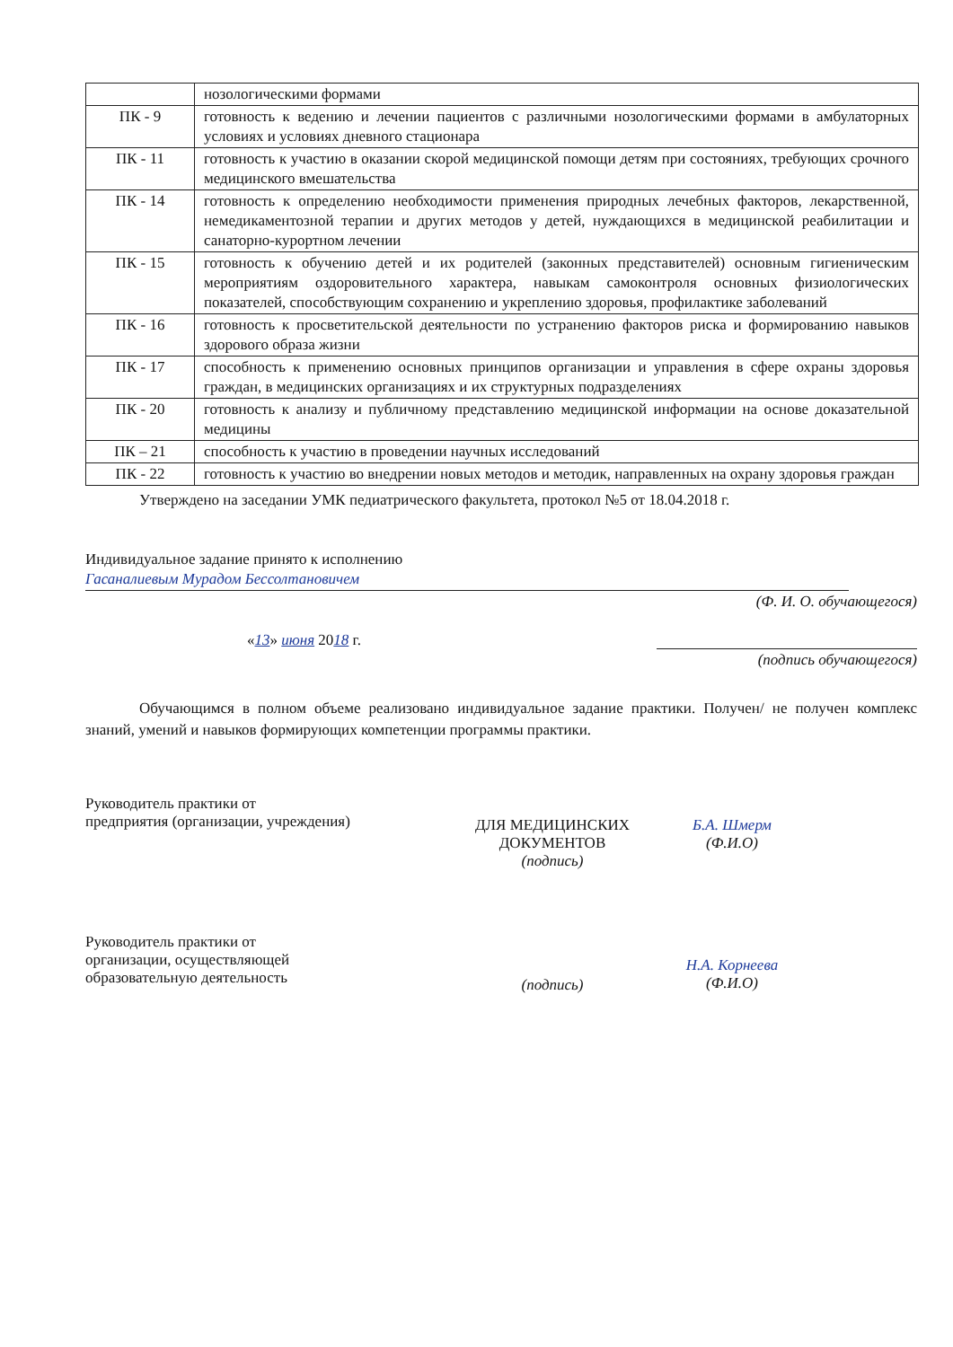| | нозологическими формами |
| ПК - 9 | готовность к ведению и лечении пациентов с различными нозологическими формами в амбулаторных условиях и условиях дневного стационара |
| ПК - 11 | готовность к участию в оказании скорой медицинской помощи детям при состояниях, требующих срочного медицинского вмешательства |
| ПК - 14 | готовность к определению необходимости применения природных лечебных факторов, лекарственной, немедикаментозной терапии и других методов у детей, нуждающихся в медицинской реабилитации и санаторно-курортном лечении |
| ПК - 15 | готовность к обучению детей и их родителей (законных представителей) основным гигиеническим мероприятиям оздоровительного характера, навыкам самоконтроля основных физиологических показателей, способствующим сохранению и укреплению здоровья, профилактике заболеваний |
| ПК - 16 | готовность к просветительской деятельности по устранению факторов риска и формированию навыков здорового образа жизни |
| ПК - 17 | способность к применению основных принципов организации и управления в сфере охраны здоровья граждан, в медицинских организациях и их структурных подразделениях |
| ПК - 20 | готовность к анализу и публичному представлению медицинской информации на основе доказательной медицины |
| ПК – 21 | способность к участию в проведении научных исследований |
| ПК - 22 | готовность к участию во внедрении новых методов и методик, направленных на охрану здоровья граждан |
Утверждено на заседании УМК педиатрического факультета, протокол №5 от 18.04.2018 г.
Индивидуальное задание принято к исполнению
Гасаналиевым Мурадом Бессолтановичем
(Ф. И. О. обучающегося)
«13» июня 2018 г.
(подпись обучающегося)
Обучающимся в полном объеме реализовано индивидуальное задание практики. Получен/ не получен комплекс знаний, умений и навыков формирующих компетенции программы практики.
Руководитель практики от
предприятия (организации, учреждения)
ДЛЯ МЕДИЦИНСКИХ ДОКУМЕНТОВ
(подпись)
Б.А. Шмерм
(Ф.И.О)
Руководитель практики от
организации, осуществляющей
образовательную деятельность
(подпись)
Н.А. Корнеева
(Ф.И.О)